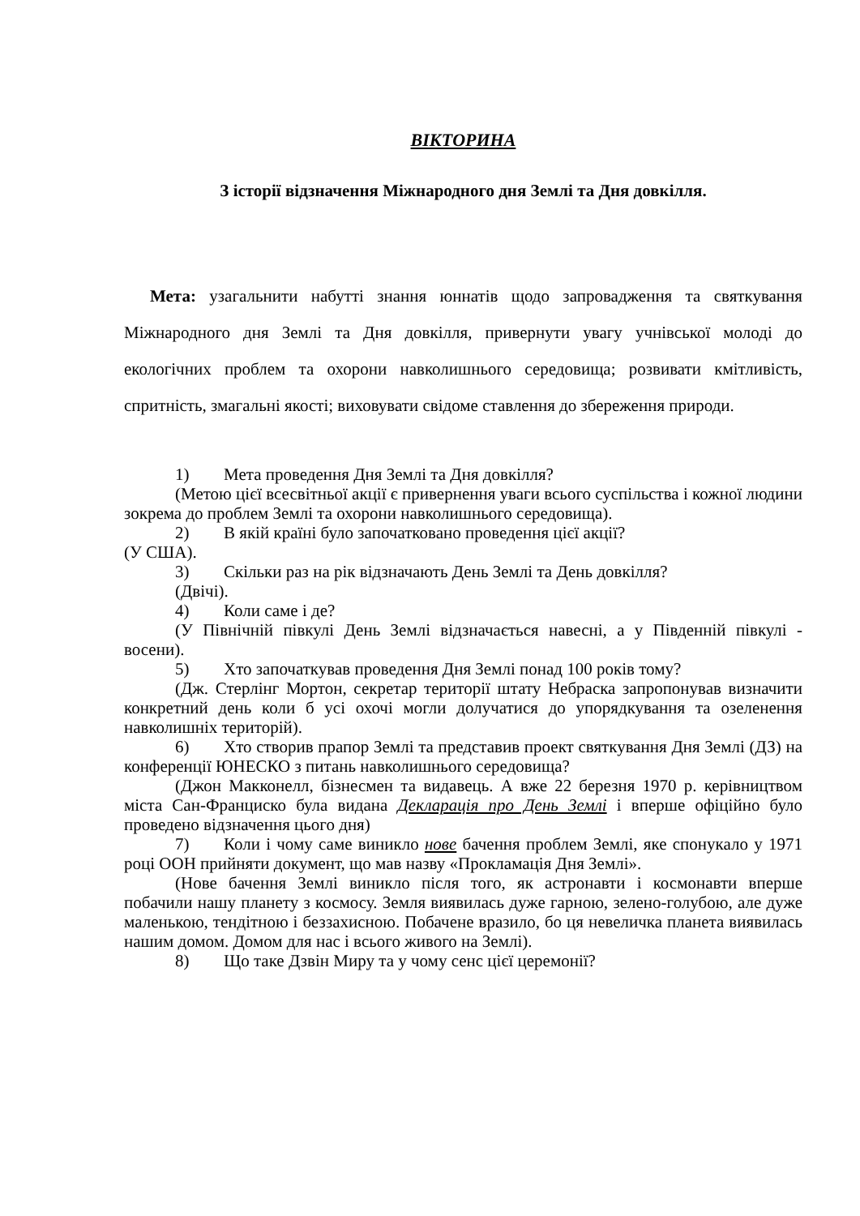ВІКТОРИНА
З історії відзначення Міжнародного дня Землі та Дня довкілля.
Мета: узагальнити набутті знання юннатів щодо запровадження та святкування Міжнародного дня Землі та Дня довкілля, привернути увагу учнівської молоді до екологічних проблем та охорони навколишнього середовища; розвивати кмітливість, спритність, змагальні якості; виховувати свідоме ставлення до збереження природи.
1) Мета проведення Дня Землі та Дня довкілля?
(Метою цієї всесвітньої акції є привернення уваги всього суспільства і кожної людини зокрема до проблем Землі та охорони навколишнього середовища).
2) В якій країні було започатковано проведення цієї акції?
(У США).
3) Скільки раз на рік відзначають День Землі та День довкілля?
(Двічі).
4) Коли саме і де?
(У Північній півкулі День Землі відзначається навесні, а у Південній півкулі - восени).
5) Хто започаткував проведення Дня Землі понад 100 років тому?
(Дж. Стерлінг Мортон, секретар території штату Небраска запропонував визначити конкретний день коли б усі охочі могли долучатися до упорядкування та озеленення навколишніх територій).
6) Хто створив прапор Землі та представив проект святкування Дня Землі (ДЗ) на конференції ЮНЕСКО з питань навколишнього середовища?
(Джон Макконелл, бізнесмен та видавець. А вже 22 березня 1970 р. керівництвом міста Сан-Франциско була видана Декларація про День Землі і вперше офіційно було проведено відзначення цього дня)
7) Коли і чому саме виникло нове бачення проблем Землі, яке спонукало у 1971 році ООН прийняти документ, що мав назву «Прокламація Дня Землі».
(Нове бачення Землі виникло після того, як астронавти і космонавти вперше побачили нашу планету з космосу. Земля виявилась дуже гарною, зелено-голубою, але дуже маленькою, тендітною і беззахисною. Побачене вразило, бо ця невеличка планета виявилась нашим домом. Домом для нас і всього живого на Землі).
8) Що таке Дзвін Миру та у чому сенс цієї церемонії?